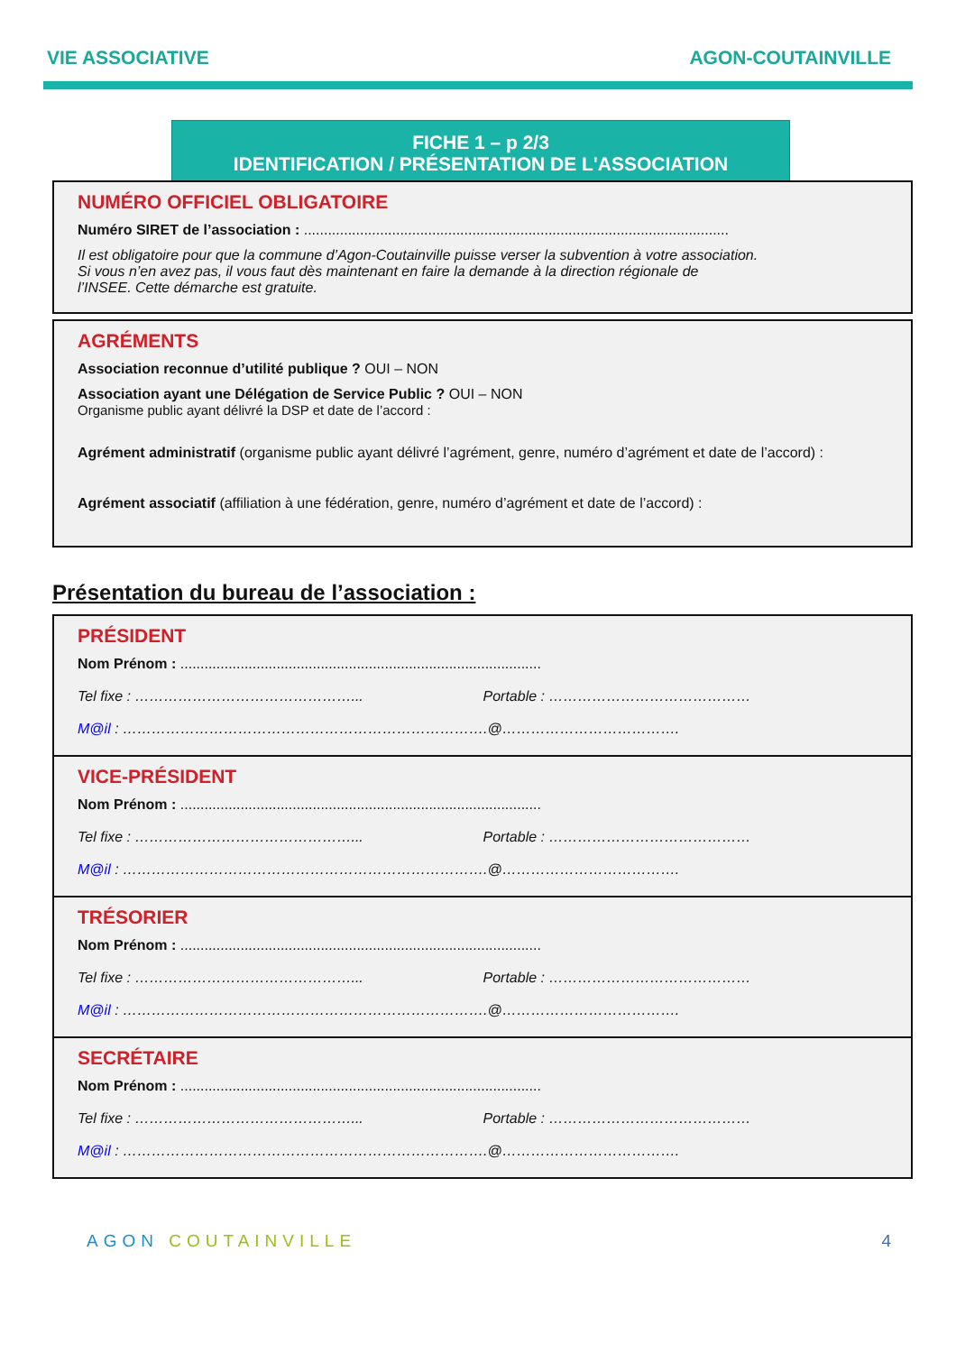VIE ASSOCIATIVE AGON-COUTAINVILLE
FICHE 1 – p 2/3
IDENTIFICATION / PRÉSENTATION DE L'ASSOCIATION
NUMÉRO OFFICIEL OBLIGATOIRE
Numéro SIRET de l’association : ..........................................................................................................
Il est obligatoire pour que la commune d’Agon-Coutainville puisse verser la subvention à votre association.
Si vous n’en avez pas, il vous faut dès maintenant en faire la demande à la direction régionale de
l’INSEE. Cette démarche est gratuite.
AGRÉMENTS
Association reconnue d’utilité publique ? OUI – NON
Association ayant une Délégation de Service Public ? OUI – NON
Organisme public ayant délivré la DSP et date de l’accord :
Agrément administratif (organisme public ayant délivré l’agrément, genre, numéro d’agrément et date de l’accord) :
Agrément associatif (affiliation à une fédération, genre, numéro d’agrément et date de l’accord) :
Présentation du bureau de l’association :
PRÉSIDENT
Nom Prénom : ..........................................................................................
Tel fixe : ………………………………………... Portable : ……………………………………
M@il : ………………………………………………………………….@……………………………….
VICE-PRÉSIDENT
Nom Prénom : ..........................................................................................
Tel fixe : ………………………………………... Portable : ……………………………………
M@il : ………………………………………………………………….@……………………………….
TRÉSORIER
Nom Prénom : ..........................................................................................
Tel fixe : ………………………………………... Portable : ……………………………………
M@il : ………………………………………………………………….@……………………………….
SECRÉTAIRE
Nom Prénom : ..........................................................................................
Tel fixe : ………………………………………... Portable : ……………………………………
M@il : ………………………………………………………………….@……………………………….
AGON COUTAINVILLE 4